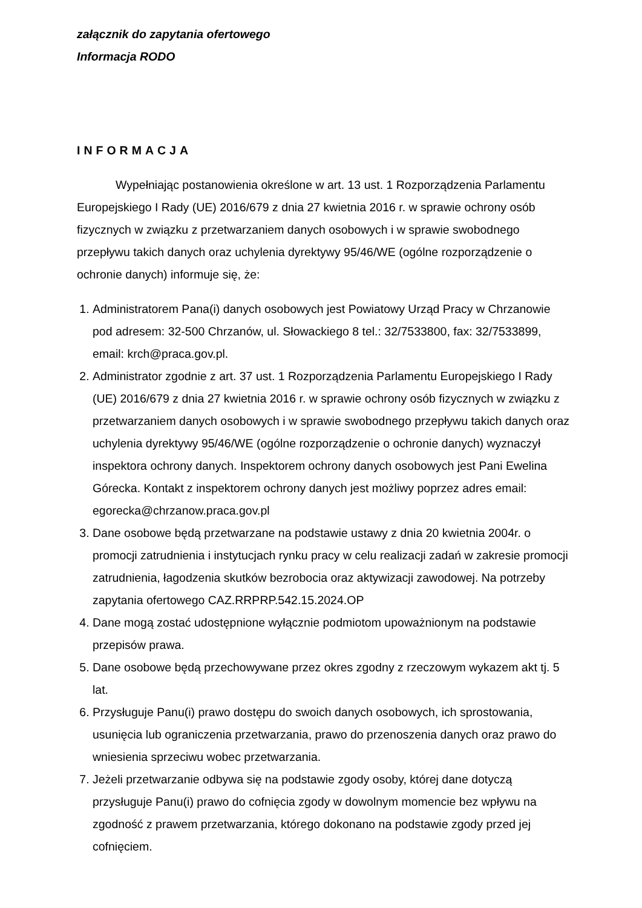załącznik do zapytania ofertowego
Informacja RODO
INFORMACJA
Wypełniając postanowienia określone w art. 13 ust. 1 Rozporządzenia Parlamentu Europejskiego I Rady (UE) 2016/679 z dnia 27 kwietnia 2016 r. w sprawie ochrony osób fizycznych w związku z przetwarzaniem danych osobowych i w sprawie swobodnego przepływu takich danych oraz uchylenia dyrektywy 95/46/WE (ogólne rozporządzenie o ochronie danych) informuje się, że:
1. Administratorem Pana(i) danych osobowych jest Powiatowy Urząd Pracy w Chrzanowie pod adresem: 32-500 Chrzanów, ul. Słowackiego 8 tel.: 32/7533800, fax: 32/7533899, email: krch@praca.gov.pl.
2. Administrator zgodnie z art. 37 ust. 1 Rozporządzenia Parlamentu Europejskiego I Rady (UE) 2016/679 z dnia 27 kwietnia 2016 r. w sprawie ochrony osób fizycznych w związku z przetwarzaniem danych osobowych i w sprawie swobodnego przepływu takich danych oraz uchylenia dyrektywy 95/46/WE (ogólne rozporządzenie o ochronie danych) wyznaczył inspektora ochrony danych. Inspektorem ochrony danych osobowych jest Pani Ewelina Górecka. Kontakt z inspektorem ochrony danych jest możliwy poprzez adres email: egorecka@chrzanow.praca.gov.pl
3. Dane osobowe będą przetwarzane na podstawie ustawy z dnia 20 kwietnia 2004r. o promocji zatrudnienia i instytucjach rynku pracy w celu realizacji zadań w zakresie promocji zatrudnienia, łagodzenia skutków bezrobocia oraz aktywizacji zawodowej. Na potrzeby zapytania ofertowego CAZ.RRPRP.542.15.2024.OP
4. Dane mogą zostać udostępnione wyłącznie podmiotom upoważnionym na podstawie przepisów prawa.
5. Dane osobowe będą przechowywane przez okres zgodny z rzeczowym wykazem akt tj. 5 lat.
6. Przysługuje Panu(i) prawo dostępu do swoich danych osobowych, ich sprostowania, usunięcia lub ograniczenia przetwarzania, prawo do przenoszenia danych oraz prawo do wniesienia sprzeciwu wobec przetwarzania.
7. Jeżeli przetwarzanie odbywa się na podstawie zgody osoby, której dane dotyczą przysługuje Panu(i) prawo do cofnięcia zgody w dowolnym momencie bez wpływu na zgodność z prawem przetwarzania, którego dokonano na podstawie zgody przed jej cofnięciem.